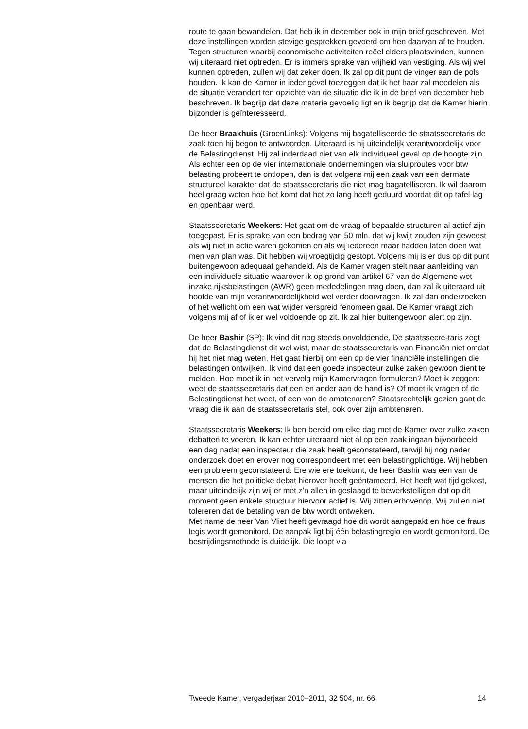route te gaan bewandelen. Dat heb ik in december ook in mijn brief geschreven. Met deze instellingen worden stevige gesprekken gevoerd om hen daarvan af te houden. Tegen structuren waarbij economische activiteiten reëel elders plaatsvinden, kunnen wij uiteraard niet optreden. Er is immers sprake van vrijheid van vestiging. Als wij wel kunnen optreden, zullen wij dat zeker doen. Ik zal op dit punt de vinger aan de pols houden. Ik kan de Kamer in ieder geval toezeggen dat ik het haar zal meedelen als de situatie verandert ten opzichte van de situatie die ik in de brief van december heb beschreven. Ik begrijp dat deze materie gevoelig ligt en ik begrijp dat de Kamer hierin bijzonder is geïnteresseerd.
De heer Braakhuis (GroenLinks): Volgens mij bagatelliseerde de staatssecretaris de zaak toen hij begon te antwoorden. Uiteraard is hij uiteindelijk verantwoordelijk voor de Belastingdienst. Hij zal inderdaad niet van elk individueel geval op de hoogte zijn. Als echter een op de vier internationale ondernemingen via sluiproutes voor btw belasting probeert te ontlopen, dan is dat volgens mij een zaak van een dermate structureel karakter dat de staatssecretaris die niet mag bagatelliseren. Ik wil daarom heel graag weten hoe het komt dat het zo lang heeft geduurd voordat dit op tafel lag en openbaar werd.
Staatssecretaris Weekers: Het gaat om de vraag of bepaalde structuren al actief zijn toegepast. Er is sprake van een bedrag van 50 mln. dat wij kwijt zouden zijn geweest als wij niet in actie waren gekomen en als wij iedereen maar hadden laten doen wat men van plan was. Dit hebben wij vroegtijdig gestopt. Volgens mij is er dus op dit punt buitengewoon adequaat gehandeld. Als de Kamer vragen stelt naar aanleiding van een individuele situatie waarover ik op grond van artikel 67 van de Algemene wet inzake rijksbelastingen (AWR) geen mededelingen mag doen, dan zal ik uiteraard uit hoofde van mijn verantwoordelijkheid wel verder doorvragen. Ik zal dan onderzoeken of het wellicht om een wat wijder verspreid fenomeen gaat. De Kamer vraagt zich volgens mij af of ik er wel voldoende op zit. Ik zal hier buitengewoon alert op zijn.
De heer Bashir (SP): Ik vind dit nog steeds onvoldoende. De staatssecre-taris zegt dat de Belastingdienst dit wel wist, maar de staatssecretaris van Financiën niet omdat hij het niet mag weten. Het gaat hierbij om een op de vier financiële instellingen die belastingen ontwijken. Ik vind dat een goede inspecteur zulke zaken gewoon dient te melden. Hoe moet ik in het vervolg mijn Kamervragen formuleren? Moet ik zeggen: weet de staatssecretaris dat een en ander aan de hand is? Of moet ik vragen of de Belastingdienst het weet, of een van de ambtenaren? Staatsrechtelijk gezien gaat de vraag die ik aan de staatssecretaris stel, ook over zijn ambtenaren.
Staatssecretaris Weekers: Ik ben bereid om elke dag met de Kamer over zulke zaken debatten te voeren. Ik kan echter uiteraard niet al op een zaak ingaan bijvoorbeeld een dag nadat een inspecteur die zaak heeft geconstateerd, terwijl hij nog nader onderzoek doet en erover nog correspondeert met een belastingplichtige. Wij hebben een probleem geconstateerd. Ere wie ere toekomt; de heer Bashir was een van de mensen die het politieke debat hierover heeft geëntameerd. Het heeft wat tijd gekost, maar uiteindelijk zijn wij er met z’n allen in geslaagd te bewerkstelligen dat op dit moment geen enkele structuur hiervoor actief is. Wij zitten erbovenop. Wij zullen niet tolereren dat de betaling van de btw wordt ontweken.
Met name de heer Van Vliet heeft gevraagd hoe dit wordt aangepakt en hoe de fraus legis wordt gemonitord. De aanpak ligt bij één belastingregio en wordt gemonitord. De bestrijdingsmethode is duidelijk. Die loopt via
Tweede Kamer, vergaderjaar 2010–2011, 32 504, nr. 66 14